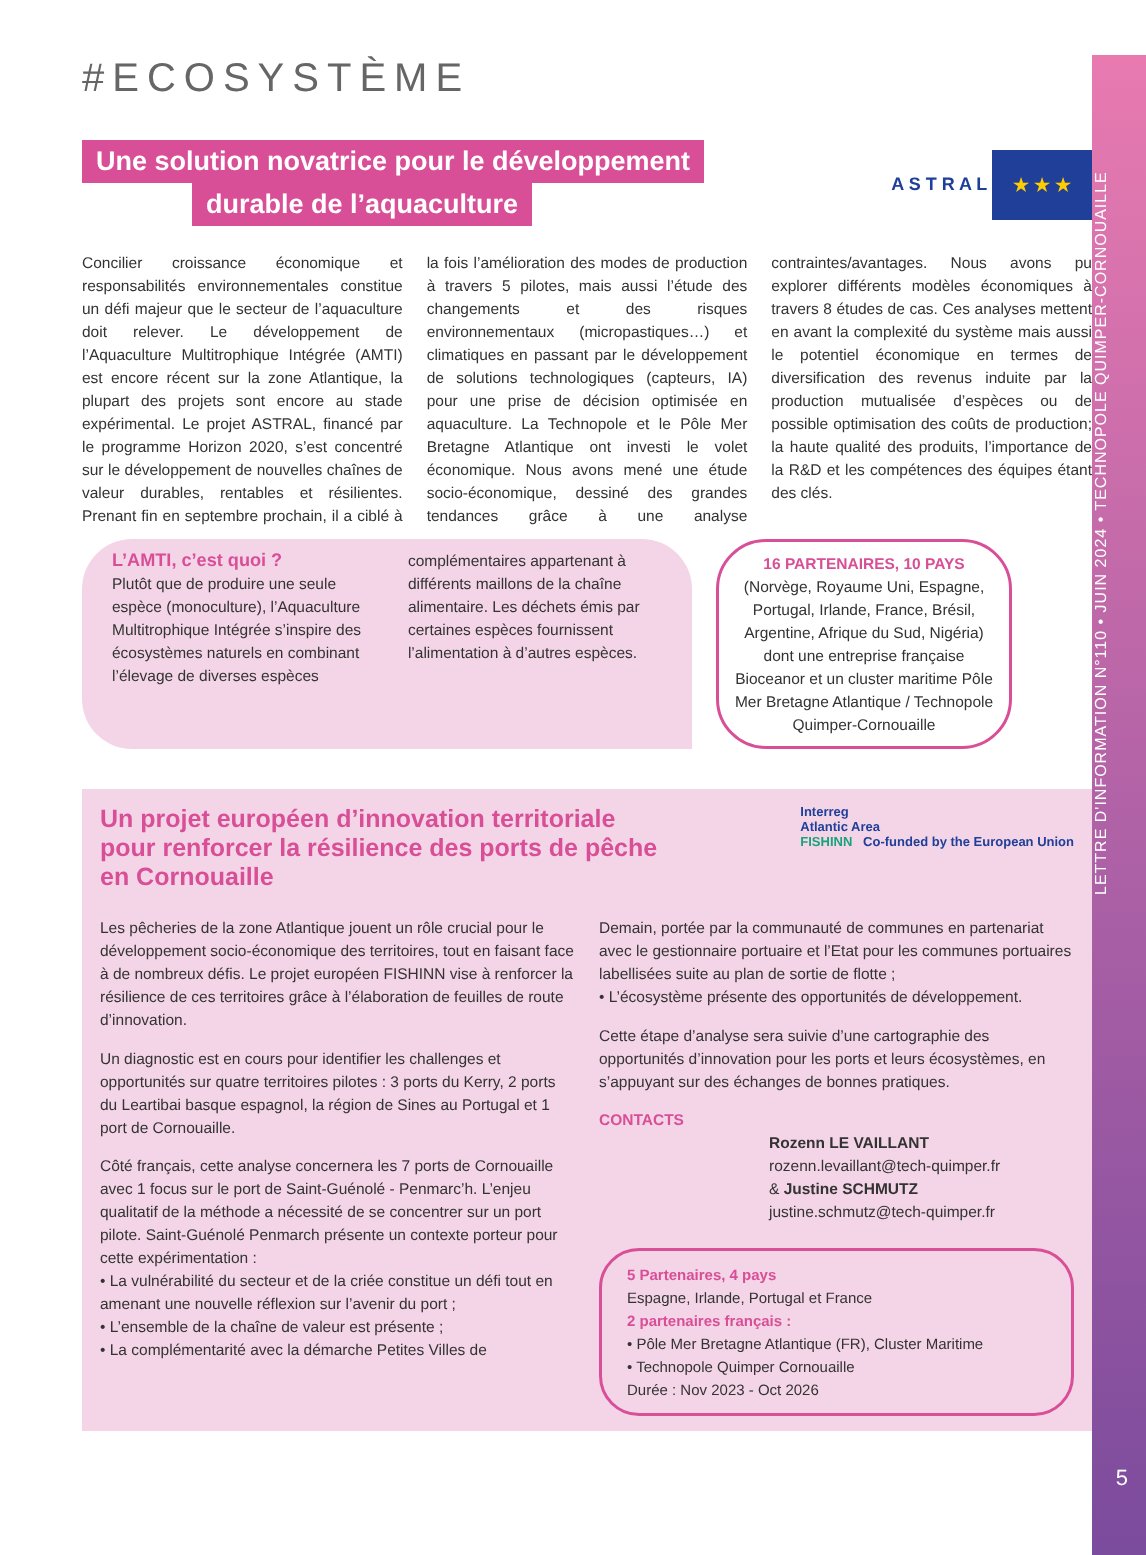LETTRE D'INFORMATION N°110 • JUIN 2024 • TECHNOPOLE QUIMPER-CORNOUAILLE
5
#ECOSYSTÈME
A S T R A L ★ ★ ★
Une solution novatrice pour le développement
durable de l’aquaculture
Concilier croissance économique et responsabilités environnementales constitue un défi majeur que le secteur de l’aquaculture doit relever. Le développement de l’Aquaculture Multitrophique Intégrée (AMTI) est encore récent sur la zone Atlantique, la plupart des projets sont encore au stade expérimental. Le projet ASTRAL, financé par le programme Horizon 2020, s’est concentré sur le développement de nouvelles chaînes de valeur durables, rentables et résilientes. Prenant fin en septembre prochain, il a ciblé à la fois l’amélioration des modes de production à travers 5 pilotes, mais aussi l’étude des changements et des risques environnementaux (micropastiques…) et climatiques en passant par le développement de solutions technologiques (capteurs, IA) pour une prise de décision optimisée en aquaculture. La Technopole et le Pôle Mer Bretagne Atlantique ont investi le volet économique. Nous avons mené une étude socio-économique, dessiné des grandes tendances grâce à une analyse contraintes/avantages. Nous avons pu explorer différents modèles économiques à travers 8 études de cas. Ces analyses mettent en avant la complexité du système mais aussi le potentiel économique en termes de diversification des revenus induite par la production mutualisée d’espèces ou de possible optimisation des coûts de production; la haute qualité des produits, l’importance de la R&D et les compétences des équipes étant des clés.
L’AMTI, c’est quoi ?
Plutôt que de produire une seule espèce (monoculture), l’Aquaculture Multitrophique Intégrée s’inspire des écosystèmes naturels en combinant l’élevage de diverses espèces
complémentaires appartenant à différents maillons de la chaîne alimentaire. Les déchets émis par certaines espèces fournissent l’alimentation à d’autres espèces.
16 PARTENAIRES, 10 PAYS
(Norvège, Royaume Uni, Espagne, Portugal, Irlande, France, Brésil, Argentine, Afrique du Sud, Nigéria) dont une entreprise française Bioceanor et un cluster maritime Pôle Mer Bretagne Atlantique / Technopole Quimper-Cornouaille
Interreg
Atlantic Area
FISHINN Co-funded by the European Union
Un projet européen d’innovation territoriale pour renforcer la résilience des ports de pêche en Cornouaille
Les pêcheries de la zone Atlantique jouent un rôle crucial pour le développement socio-économique des territoires, tout en faisant face à de nombreux défis. Le projet européen FISHINN vise à renforcer la résilience de ces territoires grâce à l’élaboration de feuilles de route d’innovation.
Un diagnostic est en cours pour identifier les challenges et opportunités sur quatre territoires pilotes : 3 ports du Kerry, 2 ports du Leartibai basque espagnol, la région de Sines au Portugal et 1 port de Cornouaille.
Côté français, cette analyse concernera les 7 ports de Cornouaille avec 1 focus sur le port de Saint-Guénolé - Penmarc’h. L’enjeu qualitatif de la méthode a nécessité de se concentrer sur un port pilote. Saint-Guénolé Penmarch présente un contexte porteur pour cette expérimentation :
• La vulnérabilité du secteur et de la criée constitue un défi tout en amenant une nouvelle réflexion sur l’avenir du port ;
• L’ensemble de la chaîne de valeur est présente ;
• La complémentarité avec la démarche Petites Villes de
Demain, portée par la communauté de communes en partenariat avec le gestionnaire portuaire et l’Etat pour les communes portuaires labellisées suite au plan de sortie de flotte ;
• L’écosystème présente des opportunités de développement.
Cette étape d’analyse sera suivie d’une cartographie des opportunités d’innovation pour les ports et leurs écosystèmes, en s’appuyant sur des échanges de bonnes pratiques.
CONTACTS
Rozenn LE VAILLANT
rozenn.levaillant@tech-quimper.fr
& Justine SCHMUTZ
justine.schmutz@tech-quimper.fr
5 Partenaires, 4 pays
Espagne, Irlande, Portugal et France
2 partenaires français :
• Pôle Mer Bretagne Atlantique (FR), Cluster Maritime
• Technopole Quimper Cornouaille
Durée : Nov 2023 - Oct 2026